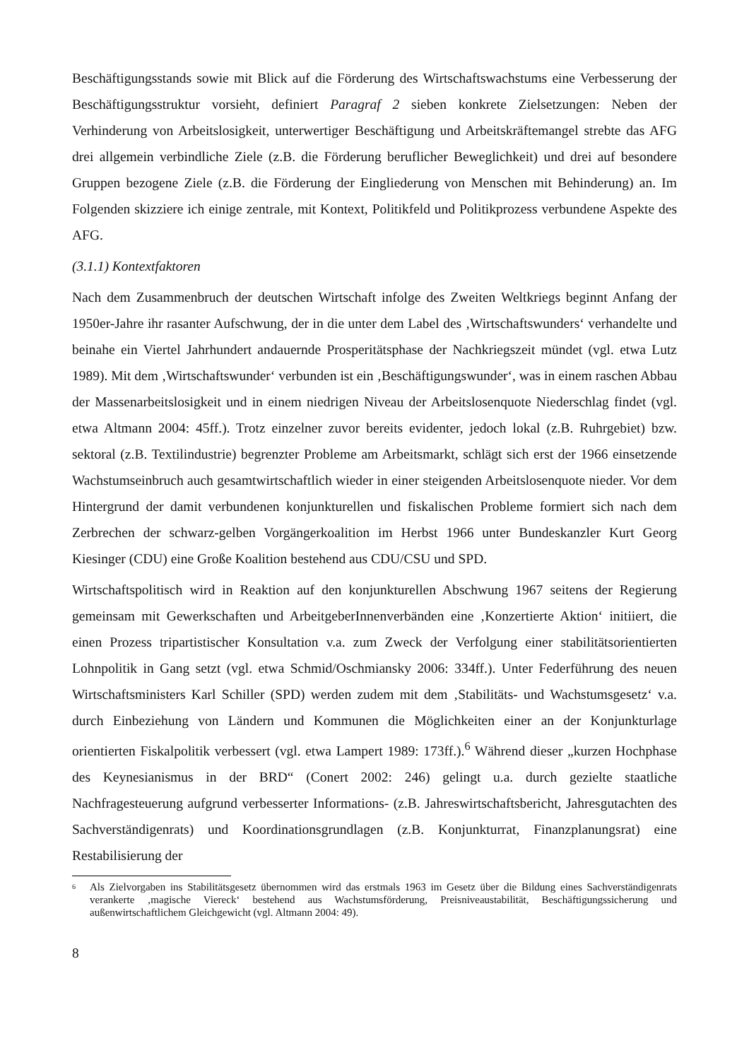Beschäftigungsstands sowie mit Blick auf die Förderung des Wirtschaftswachstums eine Verbesserung der Beschäftigungsstruktur vorsieht, definiert Paragraf 2 sieben konkrete Zielsetzungen: Neben der Verhinderung von Arbeitslosigkeit, unterwertiger Beschäftigung und Arbeitskräftemangel strebte das AFG drei allgemein verbindliche Ziele (z.B. die Förderung beruflicher Beweglichkeit) und drei auf besondere Gruppen bezogene Ziele (z.B. die Förderung der Eingliederung von Menschen mit Behinderung) an. Im Folgenden skizziere ich einige zentrale, mit Kontext, Politikfeld und Politikprozess verbundene Aspekte des AFG.
(3.1.1) Kontextfaktoren
Nach dem Zusammenbruch der deutschen Wirtschaft infolge des Zweiten Weltkriegs beginnt Anfang der 1950er-Jahre ihr rasanter Aufschwung, der in die unter dem Label des ‚Wirtschaftswunders‘ verhandelte und beinahe ein Viertel Jahrhundert andauernde Prosperitätsphase der Nachkriegszeit mündet (vgl. etwa Lutz 1989). Mit dem ‚Wirtschaftswunder‘ verbunden ist ein ‚Beschäftigungswunder‘, was in einem raschen Abbau der Massenarbeitslosigkeit und in einem niedrigen Niveau der Arbeitslosenquote Niederschlag findet (vgl. etwa Altmann 2004: 45ff.). Trotz einzelner zuvor bereits evidenter, jedoch lokal (z.B. Ruhrgebiet) bzw. sektoral (z.B. Textilindustrie) begrenzter Probleme am Arbeitsmarkt, schlägt sich erst der 1966 einsetzende Wachstumseinbruch auch gesamtwirtschaftlich wieder in einer steigenden Arbeitslosenquote nieder. Vor dem Hintergrund der damit verbundenen konjunkturellen und fiskalischen Probleme formiert sich nach dem Zerbrechen der schwarz-gelben Vorgängerkoalition im Herbst 1966 unter Bundeskanzler Kurt Georg Kiesinger (CDU) eine Große Koalition bestehend aus CDU/CSU und SPD.
Wirtschaftspolitisch wird in Reaktion auf den konjunkturellen Abschwung 1967 seitens der Regierung gemeinsam mit Gewerkschaften und ArbeitgeberInnenverbänden eine ‚Konzertierte Aktion‘ initiiert, die einen Prozess tripartistischer Konsultation v.a. zum Zweck der Verfolgung einer stabilitätsorientierten Lohnpolitik in Gang setzt (vgl. etwa Schmid/Oschmiansky 2006: 334ff.). Unter Federführung des neuen Wirtschaftsministers Karl Schiller (SPD) werden zudem mit dem ‚Stabilitäts- und Wachstumsgesetz‘ v.a. durch Einbeziehung von Ländern und Kommunen die Möglichkeiten einer an der Konjunkturlage orientierten Fiskalpolitik verbessert (vgl. etwa Lampert 1989: 173ff.).<sup>6</sup> Während dieser „kurzen Hochphase des Keynesianismus in der BRD“ (Conert 2002: 246) gelingt u.a. durch gezielte staatliche Nachfragesteuerung aufgrund verbesserter Informations- (z.B. Jahreswirtschaftsbericht, Jahresgutachten des Sachverständigenrats) und Koordinationsgrundlagen (z.B. Konjunkturrat, Finanzplanungsrat) eine Restabilisierung der
<sup>6</sup> Als Zielvorgaben ins Stabilitätsgesetz übernommen wird das erstmals 1963 im Gesetz über die Bildung eines Sachverständigenrats verankerte ‚magische Viereck‘ bestehend aus Wachstumsförderung, Preisniveaustabilität, Beschäftigungssicherung und außenwirtschaftlichem Gleichgewicht (vgl. Altmann 2004: 49).
8